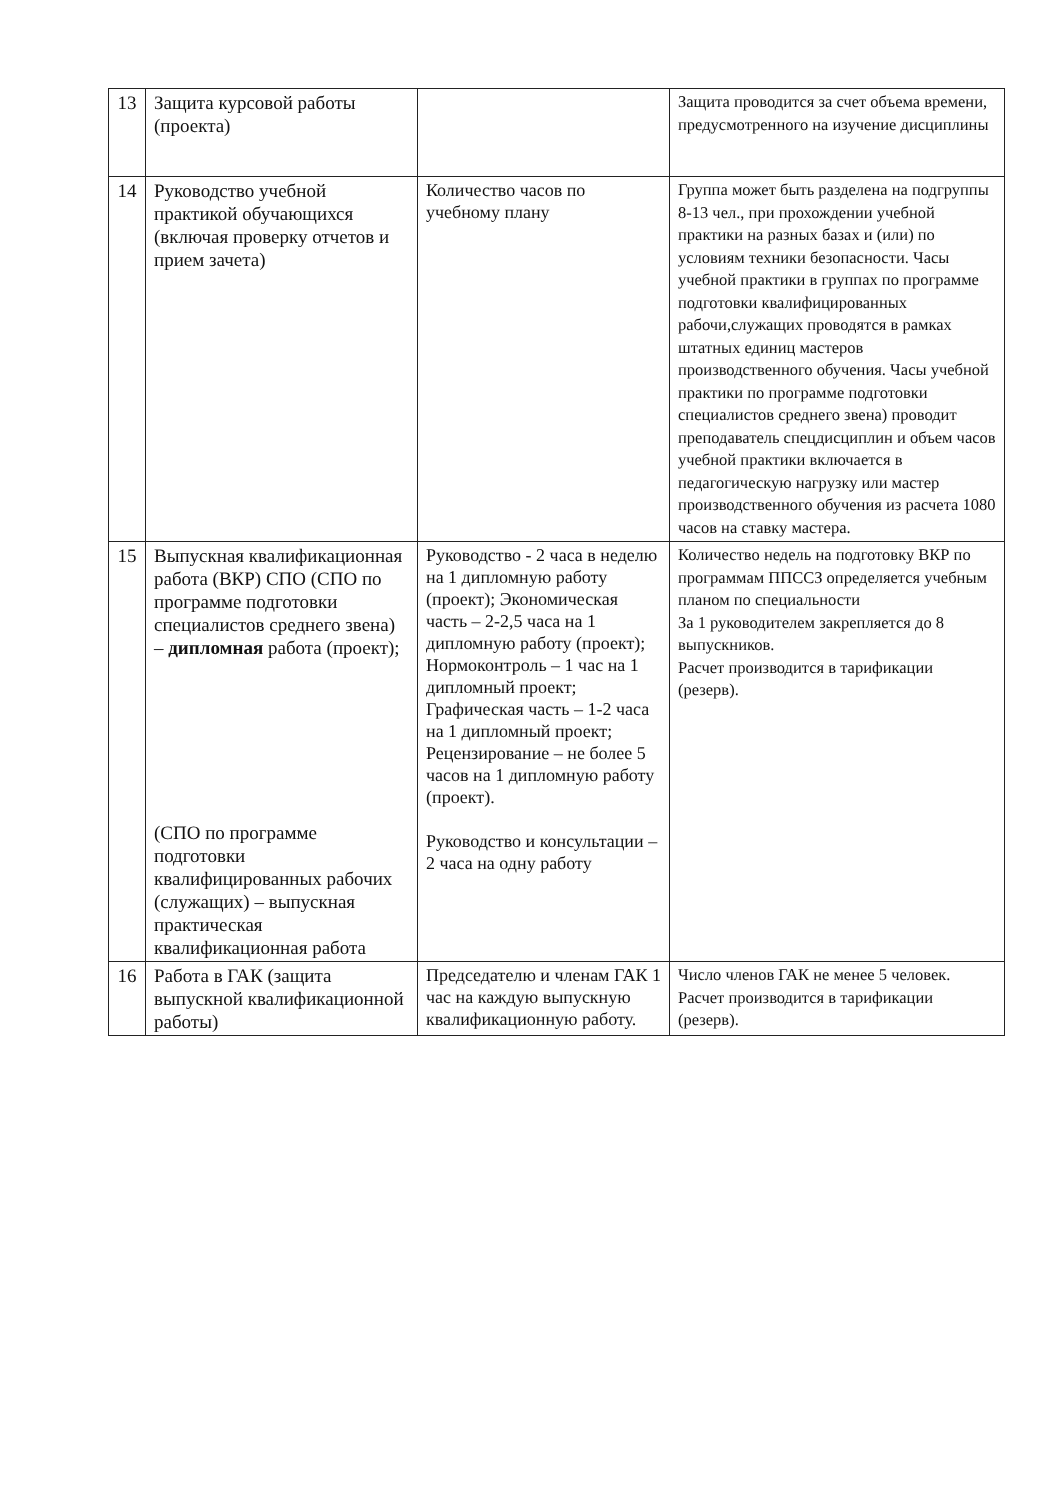| 13 | Защита курсовой работы (проекта) | | Защита проводится за счет объема времени, предусмотренного на изучение дисциплины |
| 14 | Руководство учебной практикой обучающихся (включая проверку отчетов и прием зачета) | Количество часов по учебному плану | Группа может быть разделена на подгруппы 8-13 чел., при прохождении учебной практики на разных базах и (или) по условиям техники безопасности. Часы учебной практики в группах по программе подготовки квалифицированных рабочи,служащих проводятся в рамках штатных единиц мастеров производственного обучения. Часы учебной практики по программе подготовки специалистов среднего звена) проводит преподаватель спецдисциплин и объем часов учебной практики включается в педагогическую нагрузку или мастер производственного обучения из расчета 1080 часов на ставку мастера. |
| 15 | Выпускная квалификационная работа (ВКР) СПО (СПО по программе подготовки специалистов среднего звена) – дипломная работа (проект); (СПО по программе подготовки квалифицированных рабочих (служащих) – выпускная практическая квалификационная работа | Руководство - 2 часа в неделю на 1 дипломную работу (проект); Экономическая часть – 2-2,5 часа на 1 дипломную работу (проект); Нормоконтроль – 1 час на 1 дипломный проект; Графическая часть – 1-2 часа на 1 дипломный проект; Рецензирование – не более 5 часов на 1 дипломную работу (проект). Руководство и консультации – 2 часа на одну работу | Количество недель на подготовку ВКР по программам ППССЗ определяется учебным планом по специальности За 1 руководителем закрепляется до 8 выпускников. Расчет производится в тарификации (резерв). |
| 16 | Работа в ГАК (защита выпускной квалификационной работы) | Председателю и членам ГАК 1 час на каждую выпускную квалификационную работу. | Число членов ГАК не менее 5 человек. Расчет производится в тарификации (резерв). |